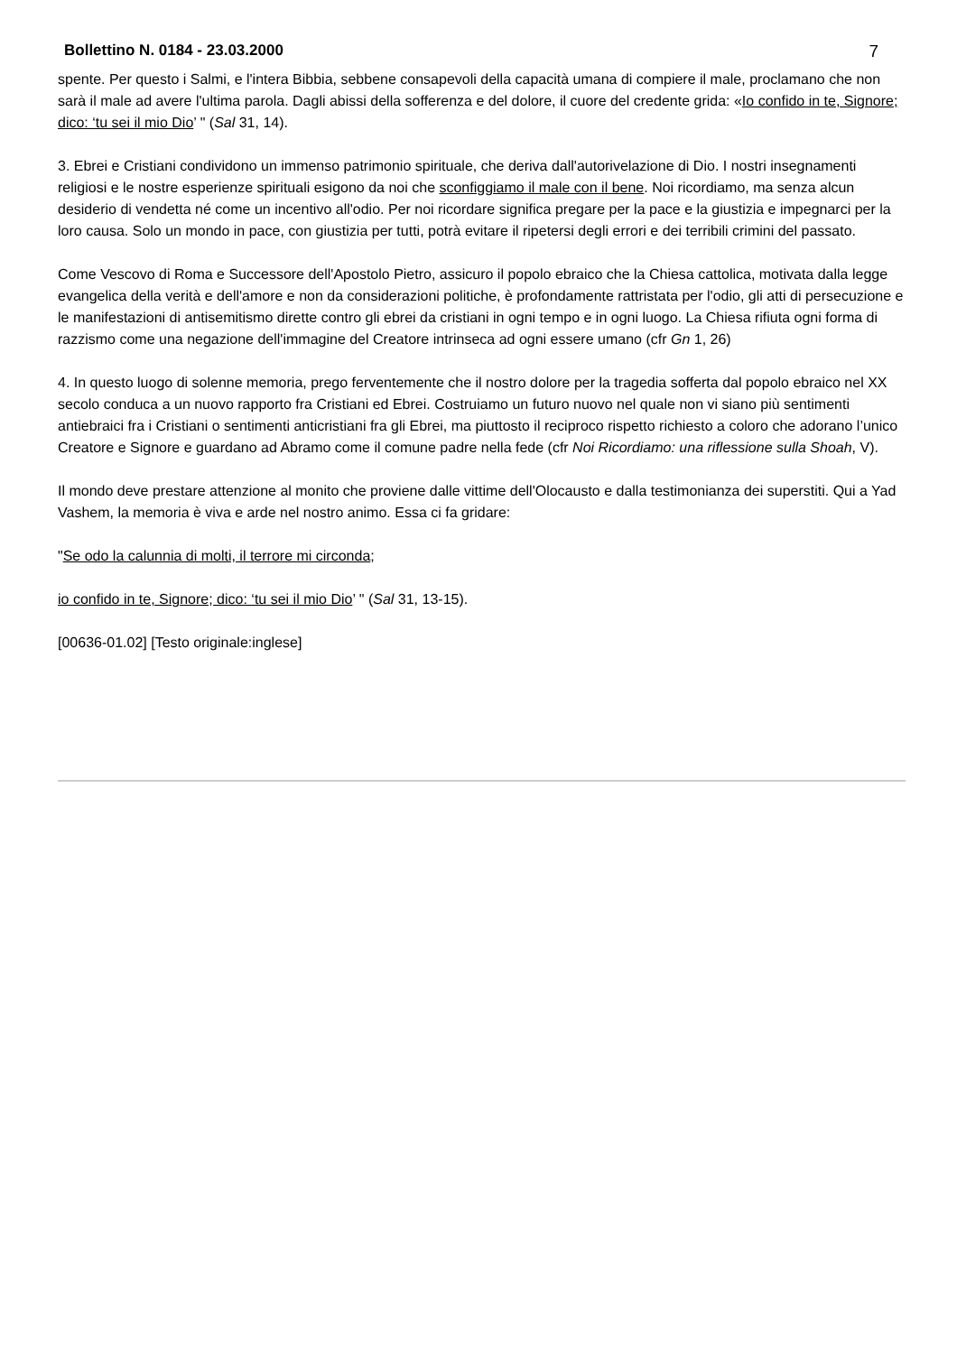Bollettino N. 0184 - 23.03.2000 7
spente. Per questo i Salmi, e l'intera Bibbia, sebbene consapevoli della capacità umana di compiere il male, proclamano che non sarà il male ad avere l'ultima parola. Dagli abissi della sofferenza e del dolore, il cuore del credente grida: «Io confido in te, Signore; dico: ‘tu sei il mio Dio’ " (Sal 31, 14).
3. Ebrei e Cristiani condividono un immenso patrimonio spirituale, che deriva dall'autorivelazione di Dio. I nostri insegnamenti religiosi e le nostre esperienze spirituali esigono da noi che sconfiggiamo il male con il bene. Noi ricordiamo, ma senza alcun desiderio di vendetta né come un incentivo all'odio. Per noi ricordare significa pregare per la pace e la giustizia e impegnarci per la loro causa. Solo un mondo in pace, con giustizia per tutti, potrà evitare il ripetersi degli errori e dei terribili crimini del passato.
Come Vescovo di Roma e Successore dell'Apostolo Pietro, assicuro il popolo ebraico che la Chiesa cattolica, motivata dalla legge evangelica della verità e dell'amore e non da considerazioni politiche, è profondamente rattristata per l'odio, gli atti di persecuzione e le manifestazioni di antisemitismo dirette contro gli ebrei da cristiani in ogni tempo e in ogni luogo. La Chiesa rifiuta ogni forma di razzismo come una negazione dell'immagine del Creatore intrinseca ad ogni essere umano (cfr Gn 1, 26)
4. In questo luogo di solenne memoria, prego ferventemente che il nostro dolore per la tragedia sofferta dal popolo ebraico nel XX secolo conduca a un nuovo rapporto fra Cristiani ed Ebrei. Costruiamo un futuro nuovo nel quale non vi siano più sentimenti antiebraici fra i Cristiani o sentimenti anticristiani fra gli Ebrei, ma piuttosto il reciproco rispetto richiesto a coloro che adorano l’unico Creatore e Signore e guardano ad Abramo come il comune padre nella fede (cfr Noi Ricordiamo: una riflessione sulla Shoah, V).
Il mondo deve prestare attenzione al monito che proviene dalle vittime dell'Olocausto e dalla testimonianza dei superstiti. Qui a Yad Vashem, la memoria è viva e arde nel nostro animo. Essa ci fa gridare:
"Se odo la calunnia di molti, il terrore mi circonda;
io confido in te, Signore; dico: ‘tu sei il mio Dio’ " (Sal 31, 13-15).
[00636-01.02] [Testo originale:inglese]